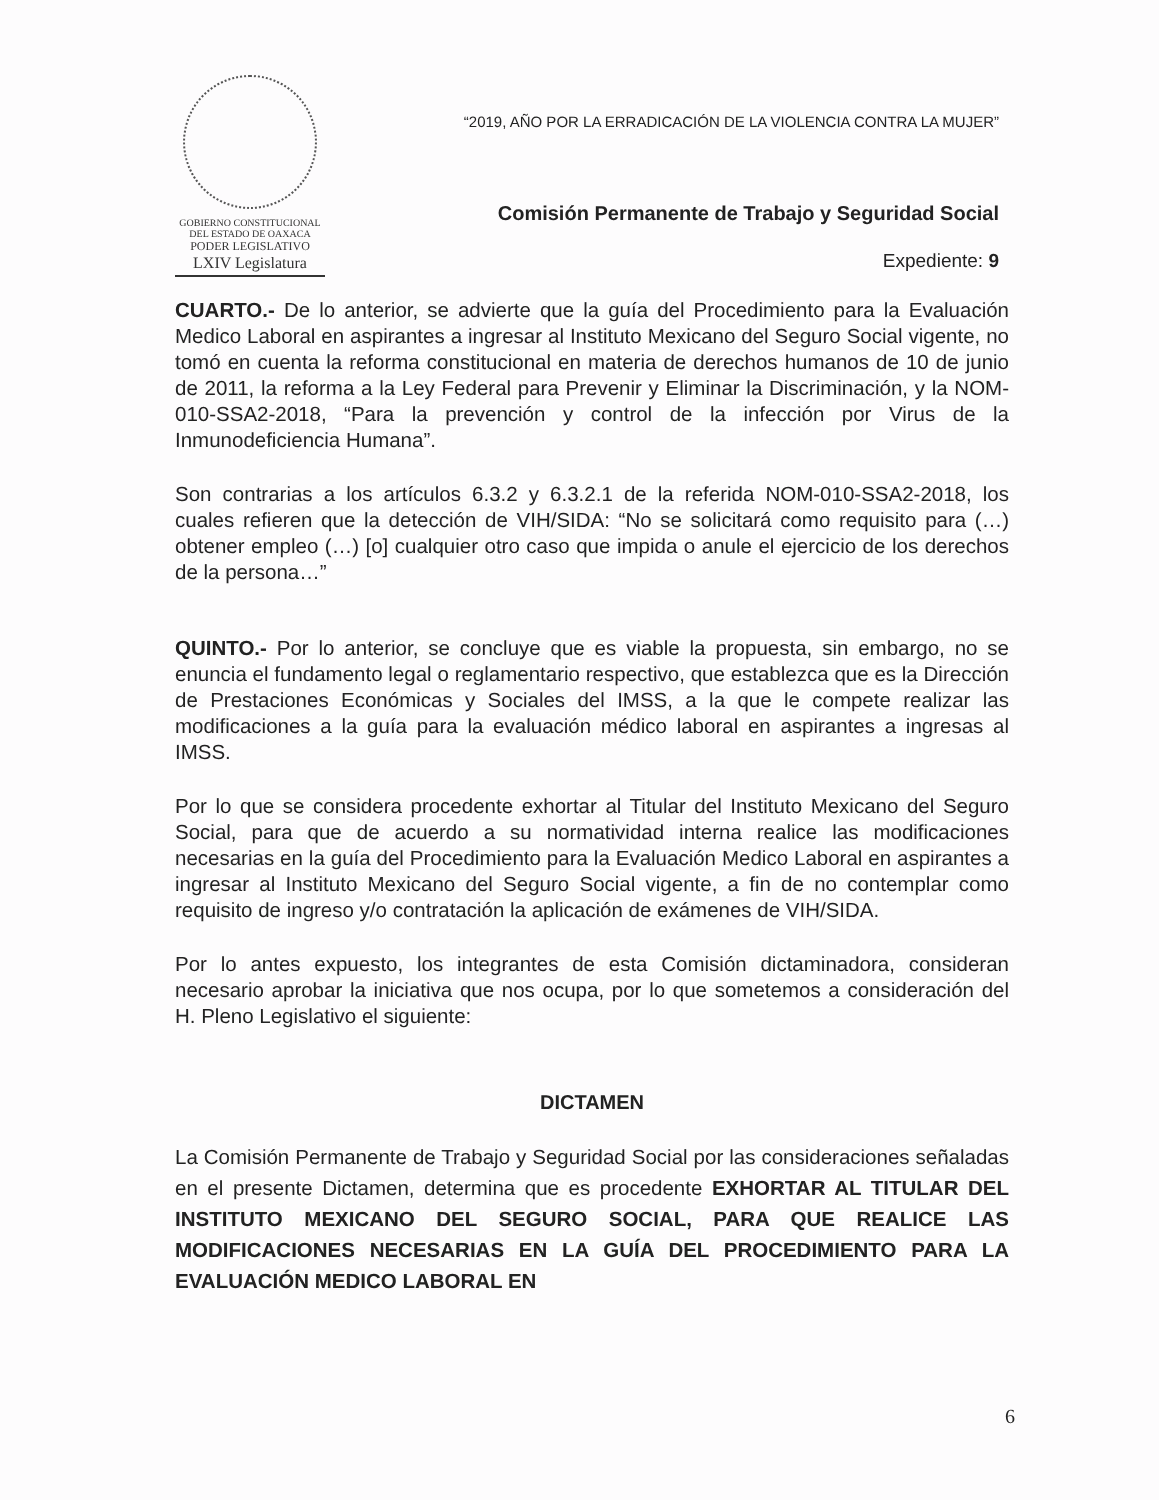GOBIERNO CONSTITUCIONAL
DEL ESTADO DE OAXACA
PODER LEGISLATIVO
LXIV Legislatura
“2019, AÑO POR LA ERRADICACIÓN DE LA VIOLENCIA CONTRA LA MUJER”
Comisión Permanente de Trabajo y Seguridad Social
Expediente: 9
CUARTO.- De lo anterior, se advierte que la guía del Procedimiento para la Evaluación Medico Laboral en aspirantes a ingresar al Instituto Mexicano del Seguro Social vigente, no tomó en cuenta la reforma constitucional en materia de derechos humanos de 10 de junio de 2011, la reforma a la Ley Federal para Prevenir y Eliminar la Discriminación, y la NOM-010-SSA2-2018, “Para la prevención y control de la infección por Virus de la Inmunodeficiencia Humana”.
Son contrarias a los artículos 6.3.2 y 6.3.2.1 de la referida NOM-010-SSA2-2018, los cuales refieren que la detección de VIH/SIDA: “No se solicitará como requisito para (…) obtener empleo (…) [o] cualquier otro caso que impida o anule el ejercicio de los derechos de la persona…”
QUINTO.- Por lo anterior, se concluye que es viable la propuesta, sin embargo, no se enuncia el fundamento legal o reglamentario respectivo, que establezca que es la Dirección de Prestaciones Económicas y Sociales del IMSS, a la que le compete realizar las modificaciones a la guía para la evaluación médico laboral en aspirantes a ingresas al IMSS.
Por lo que se considera procedente exhortar al Titular del Instituto Mexicano del Seguro Social, para que de acuerdo a su normatividad interna realice las modificaciones necesarias en la guía del Procedimiento para la Evaluación Medico Laboral en aspirantes a ingresar al Instituto Mexicano del Seguro Social vigente, a fin de no contemplar como requisito de ingreso y/o contratación la aplicación de exámenes de VIH/SIDA.
Por lo antes expuesto, los integrantes de esta Comisión dictaminadora, consideran necesario aprobar la iniciativa que nos ocupa, por lo que sometemos a consideración del H. Pleno Legislativo el siguiente:
DICTAMEN
La Comisión Permanente de Trabajo y Seguridad Social por las consideraciones señaladas en el presente Dictamen, determina que es procedente EXHORTAR AL TITULAR DEL INSTITUTO MEXICANO DEL SEGURO SOCIAL, PARA QUE REALICE LAS MODIFICACIONES NECESARIAS EN LA GUÍA DEL PROCEDIMIENTO PARA LA EVALUACIÓN MEDICO LABORAL EN
6